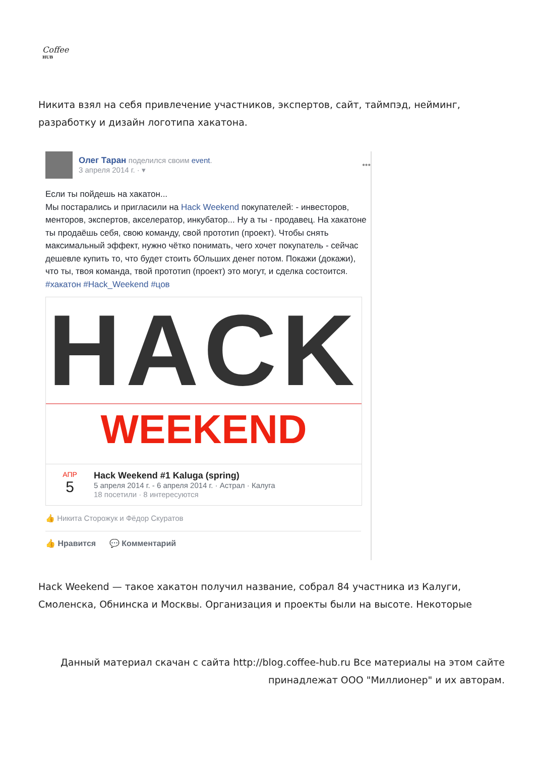Coffee
HUB
Никита взял на себя привлечение участников, экспертов, сайт, таймпэд, нейминг, разработку и дизайн логотипа хакатона.
Олег Таран поделился своим event.
3 апреля 2014 г. · ▾
•••
Если ты пойдешь на хакатон...
Мы постарались и пригласили на Hack Weekend покупателей: - инвесторов, менторов, экспертов, акселератор, инкубатор... Ну а ты - продавец. На хакатоне ты продаёшь себя, свою команду, свой прототип (проект). Чтобы снять максимальный эффект, нужно чётко понимать, чего хочет покупатель - сейчас дешевле купить то, что будет стоить бОльших денег потом. Покажи (докажи), что ты, твоя команда, твой прототип (проект) это могут, и сделка состоится.
#хакатон #Hack_Weekend #цов
HACK
WEEKEND
АПР
5
Hack Weekend #1 Kaluga (spring)
5 апреля 2014 г. - 6 апреля 2014 г. · Астрал · Калуга
18 посетили · 8 интересуются
👍 Никита Сторожук и Фёдор Скуратов
👍 Нравится 💬 Комментарий
Hack Weekend — такое хакатон получил название, собрал 84 участника из Калуги, Смоленска, Обнинска и Москвы. Организация и проекты были на высоте. Некоторые
Данный материал скачан с сайта http://blog.coffee-hub.ru Все материалы на этом сайте принадлежат ООО "Миллионер" и их авторам.